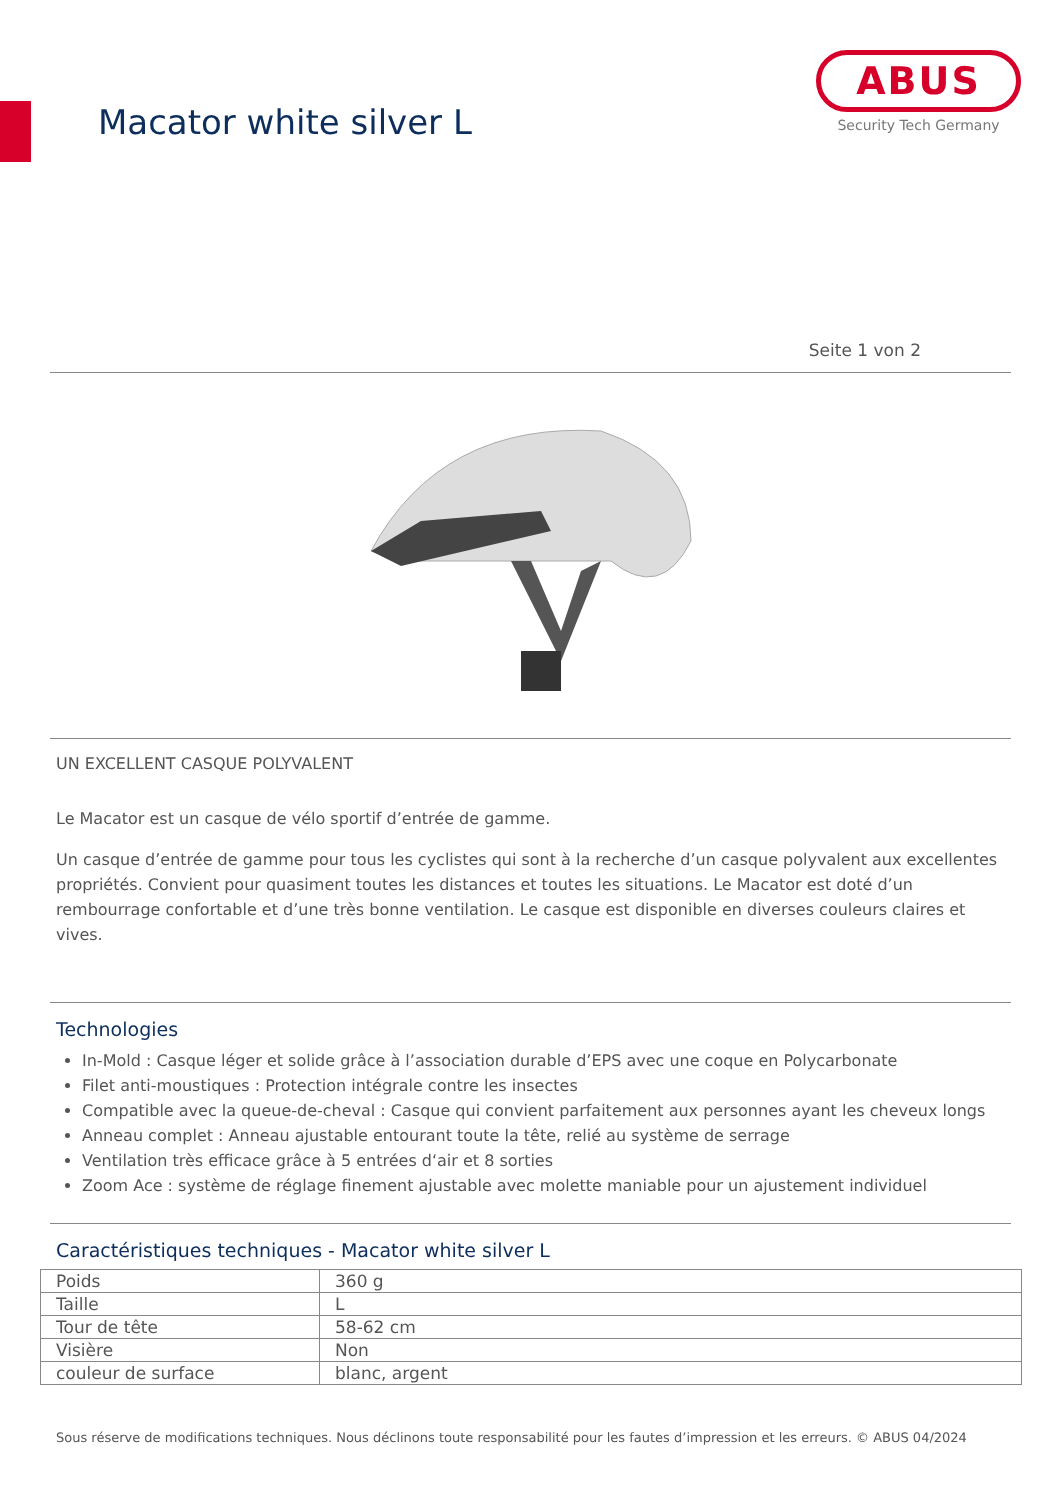Macator white silver L
ABUS
Security Tech Germany
Seite 1 von 2
UN EXCELLENT CASQUE POLYVALENT
Le Macator est un casque de vélo sportif d’entrée de gamme.
Un casque d’entrée de gamme pour tous les cyclistes qui sont à la recherche d’un casque polyvalent aux excellentes propriétés. Convient pour quasiment toutes les distances et toutes les situations. Le Macator est doté d’un rembourrage confortable et d’une très bonne ventilation. Le casque est disponible en diverses couleurs claires et vives.
Technologies
In-Mold : Casque léger et solide grâce à l’association durable d’EPS avec une coque en Polycarbonate
Filet anti-moustiques : Protection intégrale contre les insectes
Compatible avec la queue-de-cheval : Casque qui convient parfaitement aux personnes ayant les cheveux longs
Anneau complet : Anneau ajustable entourant toute la tête, relié au système de serrage
Ventilation très efficace grâce à 5 entrées d‘air et 8 sorties
Zoom Ace : système de réglage finement ajustable avec molette maniable pour un ajustement individuel
Caractéristiques techniques - Macator white silver L
| Poids | 360 g |
| Taille | L |
| Tour de tête | 58-62 cm |
| Visière | Non |
| couleur de surface | blanc, argent |
Sous réserve de modifications techniques. Nous déclinons toute responsabilité pour les fautes d’impression et les erreurs. © ABUS 04/2024